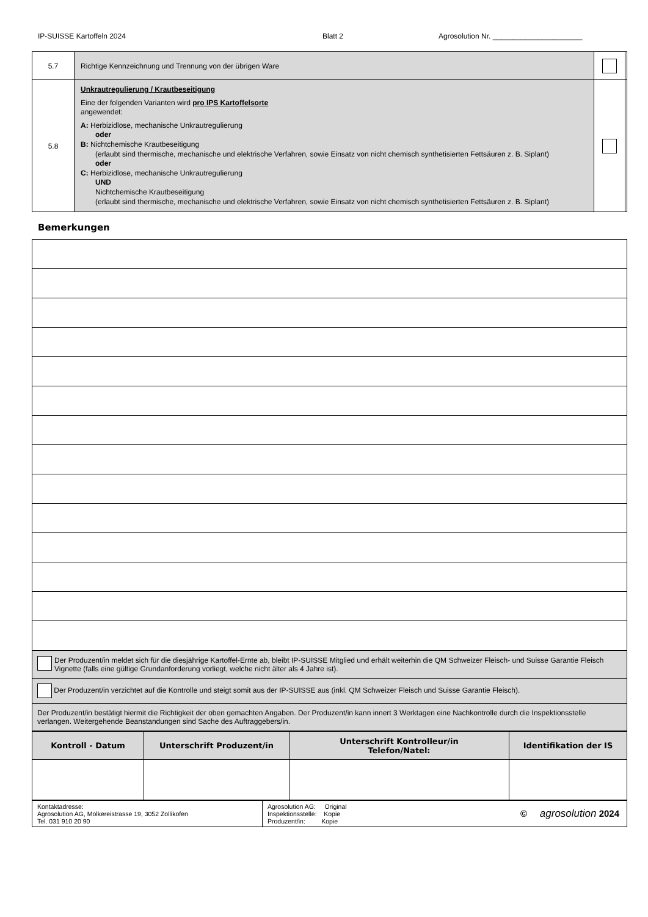IP-SUISSE Kartoffeln 2024 Blatt 2 Agrosolution Nr. ______________________
| 5.7 | Richtige Kennzeichnung und Trennung von der übrigen Ware | | |
| 5.8 | Unkrautregulierung / Krautbeseitigung Eine der folgenden Varianten wird pro IPS Kartoffelsorte angewendet: A: Herbizidlose, mechanische Unkrautregulierung oder B: Nichtchemische Krautbeseitigung (erlaubt sind thermische, mechanische und elektrische Verfahren, sowie Einsatz von nicht chemisch synthetisierten Fettsäuren z. B. Siplant) oder C: Herbizidlose, mechanische Unkrautregulierung UND Nichtchemische Krautbeseitigung (erlaubt sind thermische, mechanische und elektrische Verfahren, sowie Einsatz von nicht chemisch synthetisierten Fettsäuren z. B. Siplant) | | |
Bemerkungen
| Der Produzent/in meldet sich für die diesjährige Kartoffel-Ernte ab, bleibt IP-SUISSE Mitglied und erhält weiterhin die QM Schweizer Fleisch- und Suisse Garantie Fleisch Vignette (falls eine gültige Grundanforderung vorliegt, welche nicht älter als 4 Jahre ist). |
| Der Produzent/in verzichtet auf die Kontrolle und steigt somit aus der IP-SUISSE aus (inkl. QM Schweizer Fleisch und Suisse Garantie Fleisch). |
| Der Produzent/in bestätigt hiermit die Richtigkeit der oben gemachten Angaben. Der Produzent/in kann innert 3 Werktagen eine Nachkontrolle durch die Inspektionsstelle verlangen. Weitergehende Beanstandungen sind Sache des Auftraggebers/in. |
| Kontroll - Datum | Unterschrift Produzent/in | Unterschrift Kontrolleur/in Telefon/Natel: | Identifikation der IS |
| --- | --- | --- | --- |
| Kontaktadresse: Agrosolution AG, Molkereistrasse 19, 3052 Zollikofen Tel. 031 910 20 90 | Agrosolution AG: Original Inspektionsstelle: Kopie Produzent/in: Kopie | © agrosolution 2024 |